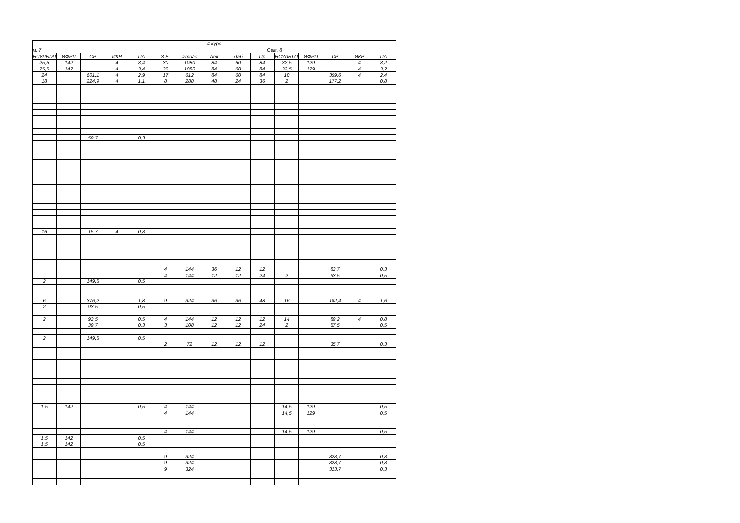| 4 курс | | | | | | | | | | | | | | |
| --- | --- | --- | --- | --- | --- | --- | --- | --- | --- | --- | --- | --- | --- | --- |
| м. 7 | | | | | Сем. 8 | | | | | | | | | |
| НСУЛЬТАЦ | ИФРП | СР | ИКР | ПА | З.Е. | Итого | Лек | Лаб | Пр | НСУЛЬТАЦ | ИФРП | СР | ИКР | ПА |
| 25,5 | 142 | | 4 | 3,4 | 30 | 1080 | 84 | 60 | 84 | 32,5 | 129 | | 4 | 3,2 |
| 25,5 | 142 | | 4 | 3,4 | 30 | 1080 | 84 | 60 | 84 | 32,5 | 129 | | 4 | 3,2 |
| 24 | | 601,1 | 4 | 2,9 | 17 | 612 | 84 | 60 | 84 | 18 | | 359,6 | 4 | 2,4 |
| 18 | | 224,9 | 4 | 1,1 | 8 | 288 | 48 | 24 | 36 | 2 | | 177,2 | | 0,8 |
| | | 59,7 | | 0,3 | | | | | | | | | | |
| 16 | | 15,7 | 4 | 0,3 | | | | | | | | | | |
| | | | | | 4 | 144 | 36 | 12 | 12 | | | 83,7 | | 0,3 |
| | | | | | 4 | 144 | 12 | 12 | 24 | 2 | | 93,5 | | 0,5 |
| 2 | | 149,5 | | 0,5 | | | | | | | | | | |
| 6 | | 376,2 | | 1,8 | 9 | 324 | 36 | 36 | 48 | 16 | | 182,4 | 4 | 1,6 |
| 2 | | 93,5 | | 0,5 | | | | | | | | | | |
| 2 | | 93,5 | | 0,5 | 4 | 144 | 12 | 12 | 12 | 14 | | 89,2 | 4 | 0,8 |
| | | 39,7 | | 0,3 | 3 | 108 | 12 | 12 | 24 | 2 | | 57,5 | | 0,5 |
| 2 | | 149,5 | | 0,5 | | | | | | | | | | |
| | | | | | 2 | 72 | 12 | 12 | 12 | | | 35,7 | | 0,3 |
| 1,5 | 142 | | | 0,5 | 4 | 144 | | | | 14,5 | 129 | | | 0,5 |
| | | | | | 4 | 144 | | | | 14,5 | 129 | | | 0,5 |
| | | | | | 4 | 144 | | | | 14,5 | 129 | | | 0,5 |
| 1,5 | 142 | | | 0,5 | | | | | | | | | | |
| 1,5 | 142 | | | 0,5 | | | | | | | | | | |
| | | | | | 9 | 324 | | | | | | 323,7 | | 0,3 |
| | | | | | 9 | 324 | | | | | | 323,7 | | 0,3 |
| | | | | | 9 | 324 | | | | | | 323,7 | | 0,3 |